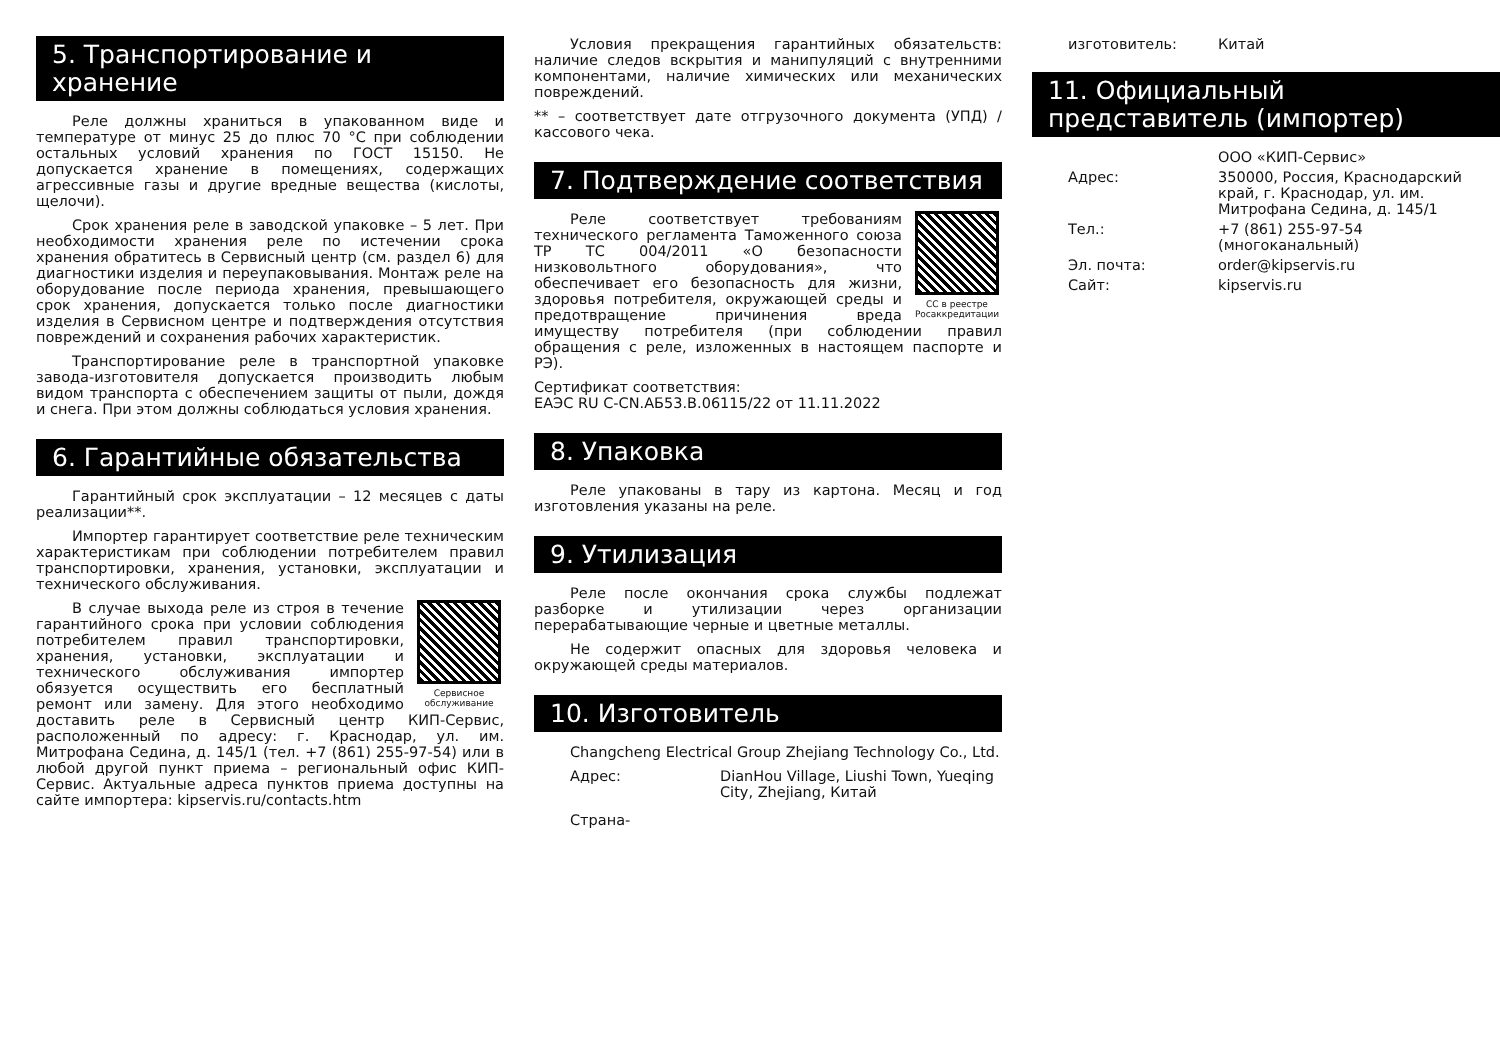5. Транспортирование и хранение
Реле должны храниться в упакованном виде и температуре от минус 25 до плюс 70 °С при соблюдении остальных условий хранения по ГОСТ 15150. Не допускается хранение в помещениях, содержащих агрессивные газы и другие вредные вещества (кислоты, щелочи).
Срок хранения реле в заводской упаковке – 5 лет. При необходимости хранения реле по истечении срока хранения обратитесь в Сервисный центр (см. раздел 6) для диагностики изделия и переупаковывания. Монтаж реле на оборудование после периода хранения, превышающего срок хранения, допускается только после диагностики изделия в Сервисном центре и подтверждения отсутствия повреждений и сохранения рабочих характеристик.
Транспортирование реле в транспортной упаковке завода-изготовителя допускается производить любым видом транспорта с обеспечением защиты от пыли, дождя и снега. При этом должны соблюдаться условия хранения.
6. Гарантийные обязательства
Гарантийный срок эксплуатации – 12 месяцев с даты реализации**.
Импортер гарантирует соответствие реле техническим характеристикам при соблюдении потребителем правил транспортировки, хранения, установки, эксплуатации и технического обслуживания.
Сервисное обслуживание
В случае выхода реле из строя в течение гарантийного срока при условии соблюдения потребителем правил транспортировки, хранения, установки, эксплуатации и технического обслуживания импортер обязуется осуществить его бесплатный ремонт или замену. Для этого необходимо доставить реле в Сервисный центр КИП-Сервис, расположенный по адресу: г. Краснодар, ул. им. Митрофана Седина, д. 145/1 (тел. +7 (861) 255-97-54) или в любой другой пункт приема – региональный офис КИП-Сервис. Актуальные адреса пунктов приема доступны на сайте импортера: kipservis.ru/contacts.htm
Условия прекращения гарантийных обязательств: наличие следов вскрытия и манипуляций с внутренними компонентами, наличие химических или механических повреждений.
** – соответствует дате отгрузочного документа (УПД) / кассового чека.
7. Подтверждение соответствия
СС в реестре Росаккредитации
Реле соответствует требованиям технического регламента Таможенного союза ТР ТС 004/2011 «О безопасности низковольтного оборудования», что обеспечивает его безопасность для жизни, здоровья потребителя, окружающей среды и предотвращение причинения вреда имуществу потребителя (при соблюдении правил обращения с реле, изложенных в настоящем паспорте и РЭ).
Сертификат соответствия:
ЕАЭС RU C-CN.АБ53.В.06115/22 от 11.11.2022
8. Упаковка
Реле упакованы в тару из картона. Месяц и год изготовления указаны на реле.
9. Утилизация
Реле после окончания срока службы подлежат разборке и утилизации через организации перерабатывающие черные и цветные металлы.
Не содержит опасных для здоровья человека и окружающей среды материалов.
10. Изготовитель
Changcheng Electrical Group Zhejiang Technology Co., Ltd.
Адрес: DianHou Village, Liushi Town, Yueqing City, Zhejiang, Китай
Страна-
изготовитель: Китай
11. Официальный представитель (импортер)
ООО «КИП-Сервис»
Адрес: 350000, Россия, Краснодарский край, г. Краснодар, ул. им. Митрофана Седина, д. 145/1
Тел.: +7 (861) 255-97-54 (многоканальный)
Эл. почта: order@kipservis.ru
Сайт: kipservis.ru